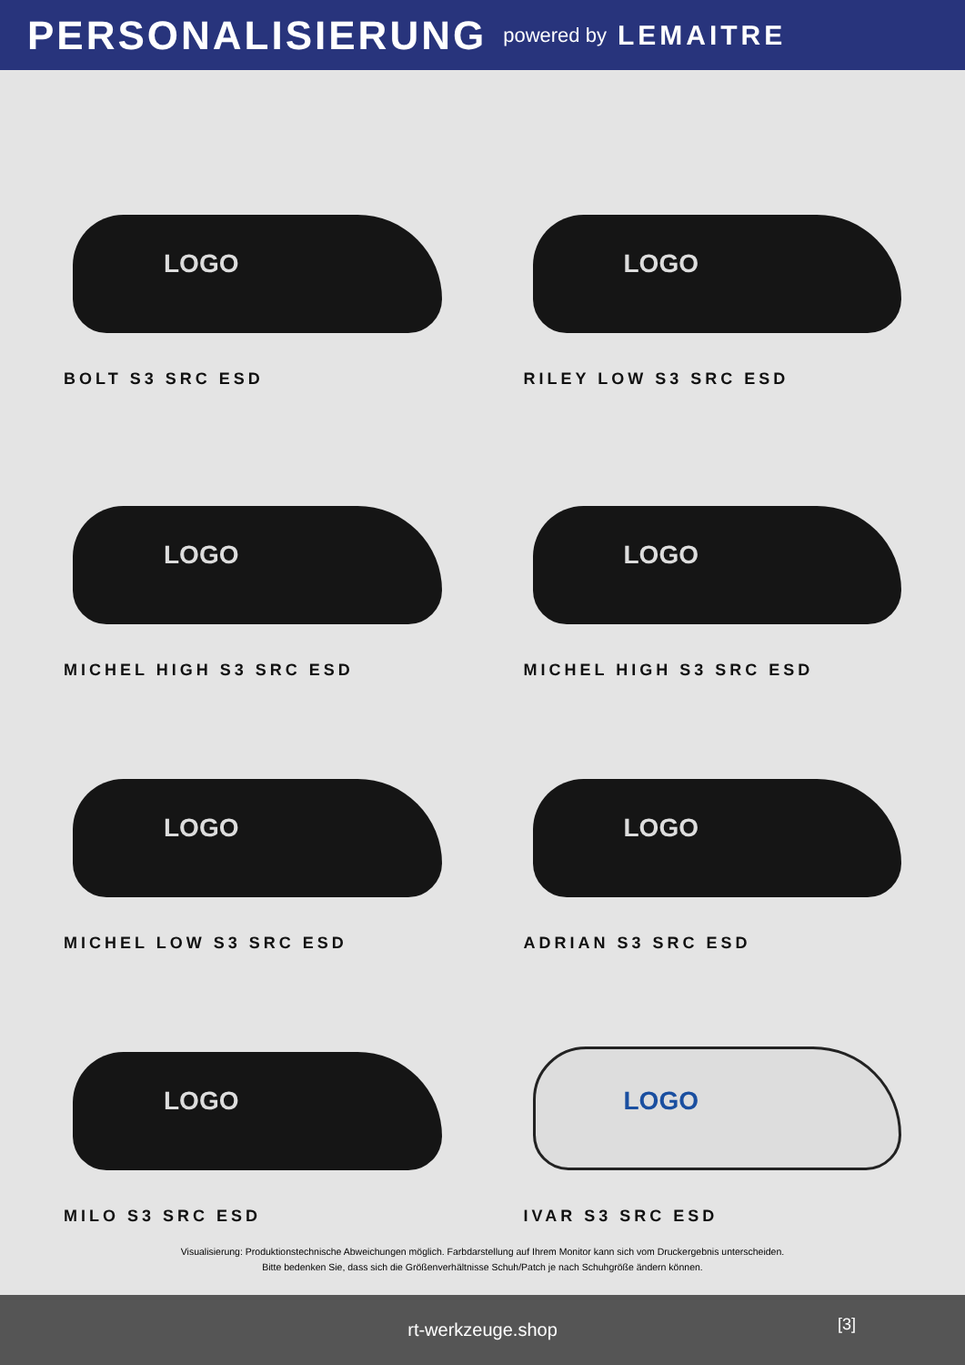PERSONALISIERUNG
powered by LEMAITRE
LOGO
BOLT S3 SRC ESD
LOGO
RILEY LOW S3 SRC ESD
LOGO
MICHEL HIGH S3 SRC ESD
LOGO
MICHEL HIGH S3 SRC ESD
LOGO
MICHEL LOW S3 SRC ESD
LOGO
ADRIAN S3 SRC ESD
LOGO
MILO S3 SRC ESD
LOGO
IVAR S3 SRC ESD
Visualisierung: Produktionstechnische Abweichungen möglich. Farbdarstellung auf Ihrem Monitor kann sich vom Druckergebnis unterscheiden.
Bitte bedenken Sie, dass sich die Größenverhältnisse Schuh/Patch je nach Schuhgröße ändern können.
rt-werkzeuge.shop
[3]